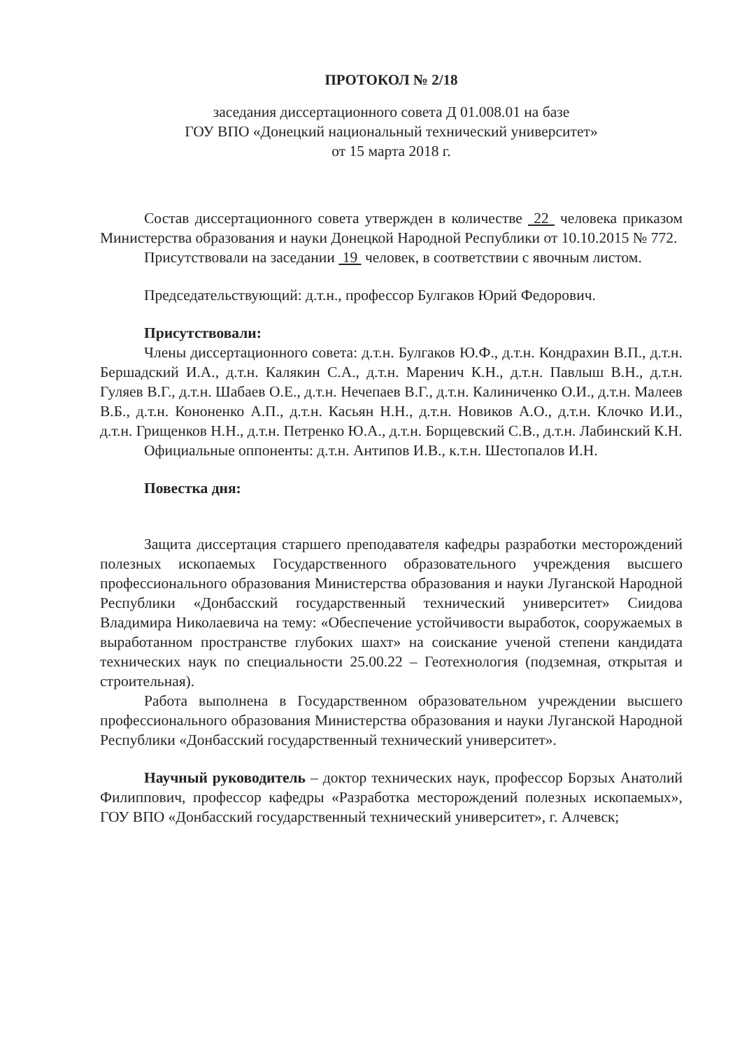ПРОТОКОЛ № 2/18
заседания диссертационного совета Д 01.008.01 на базе
ГОУ ВПО «Донецкий национальный технический университет»
от 15 марта 2018 г.
Состав диссертационного совета утвержден в количестве 22 человека приказом Министерства образования и науки Донецкой Народной Республики от 10.10.2015 № 772.
Присутствовали на заседании 19 человек, в соответствии с явочным листом.
Председательствующий: д.т.н., профессор Булгаков Юрий Федорович.
Присутствовали:
Члены диссертационного совета: д.т.н. Булгаков Ю.Ф., д.т.н. Кондрахин В.П., д.т.н. Бершадский И.А., д.т.н. Калякин С.А., д.т.н. Маренич К.Н., д.т.н. Павлыш В.Н., д.т.н. Гуляев В.Г., д.т.н. Шабаев О.Е., д.т.н. Нечепаев В.Г., д.т.н. Калиниченко О.И., д.т.н. Малеев В.Б., д.т.н. Кононенко А.П., д.т.н. Касьян Н.Н., д.т.н. Новиков А.О., д.т.н. Клочко И.И., д.т.н. Грищенков Н.Н., д.т.н. Петренко Ю.А., д.т.н. Борщевский С.В., д.т.н. Лабинский К.Н.
Официальные оппоненты: д.т.н. Антипов И.В., к.т.н. Шестопалов И.Н.
Повестка дня:
Защита диссертация старшего преподавателя кафедры разработки месторождений полезных ископаемых Государственного образовательного учреждения высшего профессионального образования Министерства образования и науки Луганской Народной Республики «Донбасский государственный технический университет» Сиидова Владимира Николаевича на тему: «Обеспечение устойчивости выработок, сооружаемых в выработанном пространстве глубоких шахт» на соискание ученой степени кандидата технических наук по специальности 25.00.22 – Геотехнология (подземная, открытая и строительная).
Работа выполнена в Государственном образовательном учреждении высшего профессионального образования Министерства образования и науки Луганской Народной Республики «Донбасский государственный технический университет».
Научный руководитель – доктор технических наук, профессор Борзых Анатолий Филиппович, профессор кафедры «Разработка месторождений полезных ископаемых», ГОУ ВПО «Донбасский государственный технический университет», г. Алчевск;